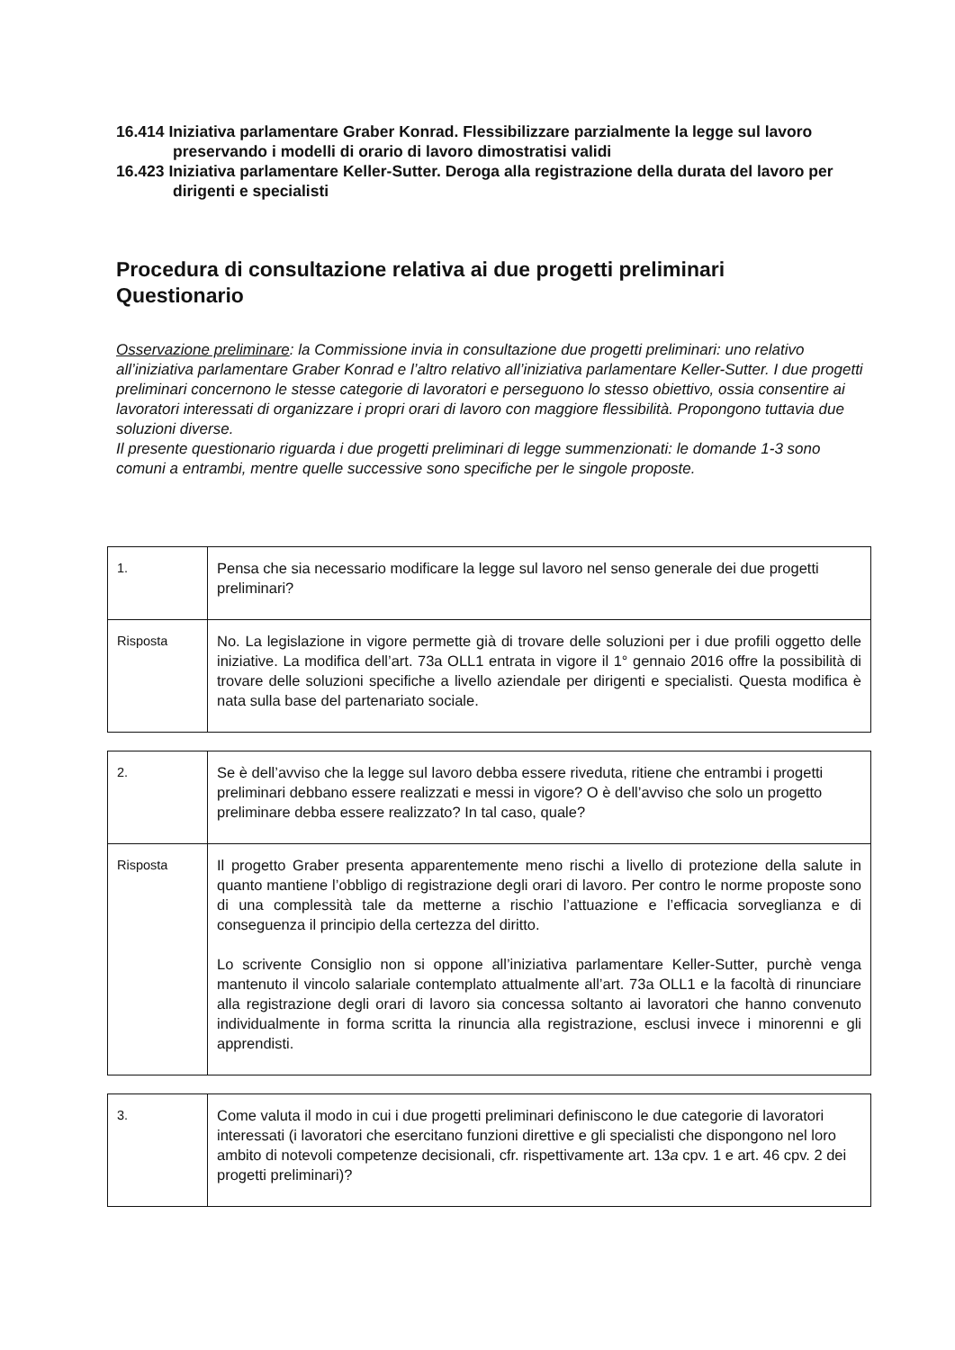16.414 Iniziativa parlamentare Graber Konrad. Flessibilizzare parzialmente la legge sul lavoro preservando i modelli di orario di lavoro dimostratisi validi
16.423 Iniziativa parlamentare Keller-Sutter. Deroga alla registrazione della durata del lavoro per dirigenti e specialisti
Procedura di consultazione relativa ai due progetti preliminari
Questionario
Osservazione preliminare: la Commissione invia in consultazione due progetti preliminari: uno relativo all’iniziativa parlamentare Graber Konrad e l’altro relativo all’iniziativa parlamentare Keller-Sutter. I due progetti preliminari concernono le stesse categorie di lavoratori e perseguono lo stesso obiettivo, ossia consentire ai lavoratori interessati di organizzare i propri orari di lavoro con maggiore flessibilità. Propongono tuttavia due soluzioni diverse.
Il presente questionario riguarda i due progetti preliminari di legge summenzionati: le domande 1-3 sono comuni a entrambi, mentre quelle successive sono specifiche per le singole proposte.
| 1. | Pensa che sia necessario modificare la legge sul lavoro nel senso generale dei due progetti preliminari? |
| Risposta | No. La legislazione in vigore permette già di trovare delle soluzioni per i due profili oggetto delle iniziative. La modifica dell’art. 73a OLL1 entrata in vigore il 1° gennaio 2016 offre la possibilità di trovare delle soluzioni specifiche a livello aziendale per dirigenti e specialisti. Questa modifica è nata sulla base del partenariato sociale. |
| 2. | Se è dell’avviso che la legge sul lavoro debba essere riveduta, ritiene che entrambi i progetti preliminari debbano essere realizzati e messi in vigore? O è dell’avviso che solo un progetto preliminare debba essere realizzato? In tal caso, quale? |
| Risposta | Il progetto Graber presenta apparentemente meno rischi a livello di protezione della salute in quanto mantiene l’obbligo di registrazione degli orari di lavoro. Per contro le norme proposte sono di una complessità tale da metterne a rischio l’attuazione e l’efficacia sorveglianza e di conseguenza il principio della certezza del diritto. Lo scrivente Consiglio non si oppone all’iniziativa parlamentare Keller-Sutter, purchè venga mantenuto il vincolo salariale contemplato attualmente all’art. 73a OLL1 e la facoltà di rinunciare alla registrazione degli orari di lavoro sia concessa soltanto ai lavoratori che hanno convenuto individualmente in forma scritta la rinuncia alla registrazione, esclusi invece i minorenni e gli apprendisti. |
| 3. | Come valuta il modo in cui i due progetti preliminari definiscono le due categorie di lavoratori interessati (i lavoratori che esercitano funzioni direttive e gli specialisti che dispongono nel loro ambito di notevoli competenze decisionali, cfr. rispettivamente art. 13 a cpv. 1 e art. 46 cpv. 2 dei progetti preliminari)? |